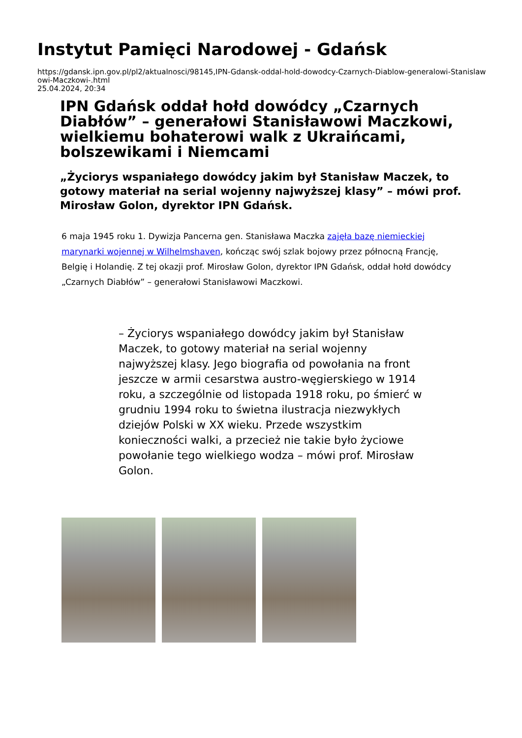Instytut Pamięci Narodowej - Gdańsk
https://gdansk.ipn.gov.pl/pl2/aktualnosci/98145,IPN-Gdansk-oddal-hold-dowodcy-Czarnych-Diablow-generalowi-Stanislawowi-Maczkowi-.html
25.04.2024, 20:34
IPN Gdańsk oddał hołd dowódcy „Czarnych Diabłów” – generałowi Stanisławowi Maczkowi, wielkiemu bohaterowi walk z Ukraińcami, bolszewikami i Niemcami
„Życiorys wspaniałego dowódcy jakim był Stanisław Maczek, to gotowy materiał na serial wojenny najwyższej klasy” – mówi prof. Mirosław Golon, dyrektor IPN Gdańsk.
6 maja 1945 roku 1. Dywizja Pancerna gen. Stanisława Maczka zajęła bazę niemieckiej marynarki wojennej w Wilhelmshaven, kończąc swój szlak bojowy przez północną Francję, Belgię i Holandię. Z tej okazji prof. Mirosław Golon, dyrektor IPN Gdańsk, oddał hołd dowódcy „Czarnych Diabłów” – generałowi Stanisławowi Maczkowi.
– Życiorys wspaniałego dowódcy jakim był Stanisław Maczek, to gotowy materiał na serial wojenny najwyższej klasy. Jego biografia od powołania na front jeszcze w armii cesarstwa austro-węgierskiego w 1914 roku, a szczególnie od listopada 1918 roku, po śmierć w grudniu 1994 roku to świetna ilustracja niezwykłych dziejów Polski w XX wieku. Przede wszystkim konieczności walki, a przecież nie takie było życiowe powołanie tego wielkiego wodza – mówi prof. Mirosław Golon.